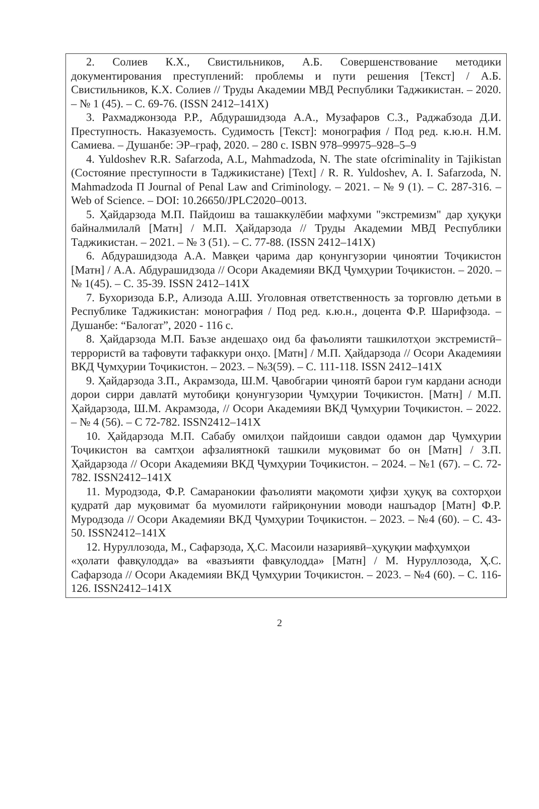2. Солиев К.Х., Свистильников, А.Б. Совершенствование методики документирования преступлений: проблемы и пути решения [Текст] / А.Б. Свистильников, К.Х. Солиев // Труды Академии МВД Республики Таджикистан. – 2020. – № 1 (45). – С. 69-76. (ISSN 2412–141X)
3. Рахмаджонзода Р.Р., Абдурашидзода А.А., Музафаров С.З., Раджабзода Д.И. Преступность. Наказуемость. Судимость [Текст]: монография / Под ред. к.ю.н. Н.М. Самиева. – Душанбе: ЭР–граф, 2020. – 280 с. ISBN 978–99975–928–5–9
4. Yuldoshev R.R. Safarzoda, A.L, Mahmadzoda, N. The state ofcriminality in Tajikistan (Состояние преступности в Таджикистане) [Text] / R. R. Yuldoshev, A. I. Safarzoda, N. Mahmadzoda П Journal of Penal Law and Criminology. – 2021. – № 9 (1). – С. 287-316. – Web of Science. – DOI: 10.26650/JPLC2020–0013.
5. Ҳайдарзода М.П. Пайдоиш ва ташаккулёбии мафхуми "экстремизм" дар ҳуқуқи байналмилалӣ [Матн] / М.П. Ҳайдарзода // Труды Академии МВД Республики Таджикистан. – 2021. – № 3 (51). – С. 77-88. (ISSN 2412–141X)
6. Абдурашидзода А.А. Мавқеи ҷарима дар қонунгузории ҷиноятии Тоҷикистон [Матн] / А.А. Абдурашидзода // Осори Академияи ВКД Ҷумҳурии Тоҷикистон. – 2020. – № 1(45). – С. 35-39. ISSN 2412–141X
7. Бухоризода Б.Р., Ализода А.Ш. Уголовная ответственность за торговлю детьми в Республике Таджикистан: монография / Под ред. к.ю.н., доцента Ф.Р. Шарифзода. – Душанбе: “Балогат”, 2020 - 116 с.
8. Ҳайдарзода М.П. Баъзе андешаҳо оид ба фаъолияти ташкилотҳои экстремистӣ–террористӣ ва тафовути тафаккури онҳо. [Матн] / М.П. Ҳайдарзода // Осори Академияи ВКД Ҷумҳурии Тоҷикистон. – 2023. – №3(59). – С. 111-118. ISSN 2412–141X
9. Ҳайдарзода З.П., Акрамзода, Ш.М. Ҷавобгарии ҷиноятӣ барои гум кардани асноди дорои сирри давлатӣ мутобиқи қонунгузории Ҷумҳурии Тоҷикистон. [Матн] / М.П. Ҳайдарзода, Ш.М. Акрамзода, // Осори Академияи ВКД Ҷумҳурии Тоҷикистон. – 2022. – № 4 (56). – С 72-782. ISSN2412–141X
10. Ҳайдарзода М.П. Сабабу омилҳои пайдоиши савдои одамон дар Ҷумҳурии Тоҷикистон ва самтҳои афзалиятнокӣ ташкили муқовимат бо он [Матн] / З.П. Ҳайдарзода // Осори Академияи ВКД Ҷумҳурии Тоҷикистон. – 2024. – №1 (67). – С. 72-782. ISSN2412–141X
11. Муродзода, Ф.Р. Самаранокии фаъолияти мақомоти ҳифзи ҳуқуқ ва сохторҳои қудратӣ дар муқовимат ба муомилоти ғайриқонунии моводи нашъадор [Матн] Ф.Р. Муродзода // Осори Академияи ВКД Ҷумҳурии Тоҷикистон. – 2023. – №4 (60). – С. 43-50. ISSN2412–141X
12. Нуруллозода, М., Сафарзода, Ҳ.С. Масоили назариявӣ–ҳуқуқии мафҳумҳои
«ҳолати фавқулодда» ва «вазъияти фавқулодда» [Матн] / М. Нуруллозода, Ҳ.С. Сафарзода // Осори Академияи ВКД Ҷумҳурии Тоҷикистон. – 2023. – №4 (60). – С. 116-126. ISSN2412–141X
2